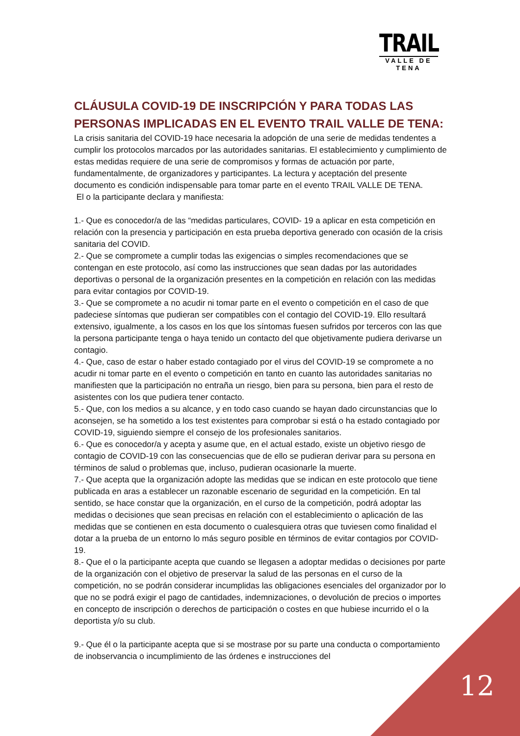TRAIL
VALLE DE TENA
CLÁUSULA COVID-19 DE INSCRIPCIÓN Y PARA TODAS LAS PERSONAS IMPLICADAS EN EL EVENTO TRAIL VALLE DE TENA:
La crisis sanitaria del COVID-19 hace necesaria la adopción de una serie de medidas tendentes a cumplir los protocolos marcados por las autoridades sanitarias. El establecimiento y cumplimiento de estas medidas requiere de una serie de compromisos y formas de actuación por parte, fundamentalmente, de organizadores y participantes. La lectura y aceptación del presente documento es condición indispensable para tomar parte en el evento TRAIL VALLE DE TENA.
El o la participante declara y manifiesta:
1.- Que es conocedor/a de las “medidas particulares, COVID- 19 a aplicar en esta competición en relación con la presencia y participación en esta prueba deportiva generado con ocasión de la crisis sanitaria del COVID.
2.- Que se compromete a cumplir todas las exigencias o simples recomendaciones que se contengan en este protocolo, así como las instrucciones que sean dadas por las autoridades deportivas o personal de la organización presentes en la competición en relación con las medidas para evitar contagios por COVID-19.
3.- Que se compromete a no acudir ni tomar parte en el evento o competición en el caso de que padeciese síntomas que pudieran ser compatibles con el contagio del COVID-19. Ello resultará extensivo, igualmente, a los casos en los que los síntomas fuesen sufridos por terceros con las que la persona participante tenga o haya tenido un contacto del que objetivamente pudiera derivarse un contagio.
4.- Que, caso de estar o haber estado contagiado por el virus del COVID-19 se compromete a no acudir ni tomar parte en el evento o competición en tanto en cuanto las autoridades sanitarias no manifiesten que la participación no entraña un riesgo, bien para su persona, bien para el resto de asistentes con los que pudiera tener contacto.
5.- Que, con los medios a su alcance, y en todo caso cuando se hayan dado circunstancias que lo aconsejen, se ha sometido a los test existentes para comprobar si está o ha estado contagiado por COVID-19, siguiendo siempre el consejo de los profesionales sanitarios.
6.- Que es conocedor/a y acepta y asume que, en el actual estado, existe un objetivo riesgo de contagio de COVID-19 con las consecuencias que de ello se pudieran derivar para su persona en términos de salud o problemas que, incluso, pudieran ocasionarle la muerte.
7.- Que acepta que la organización adopte las medidas que se indican en este protocolo que tiene publicada en aras a establecer un razonable escenario de seguridad en la competición. En tal sentido, se hace constar que la organización, en el curso de la competición, podrá adoptar las medidas o decisiones que sean precisas en relación con el establecimiento o aplicación de las medidas que se contienen en esta documento o cualesquiera otras que tuviesen como finalidad el dotar a la prueba de un entorno lo más seguro posible en términos de evitar contagios por COVID-19.
8.- Que el o la participante acepta que cuando se llegasen a adoptar medidas o decisiones por parte de la organización con el objetivo de preservar la salud de las personas en el curso de la competición, no se podrán considerar incumplidas las obligaciones esenciales del organizador por lo que no se podrá exigir el pago de cantidades, indemnizaciones, o devolución de precios o importes en concepto de inscripción o derechos de participación o costes en que hubiese incurrido el o la deportista y/o su club.
9.- Que él o la participante acepta que si se mostrase por su parte una conducta o comportamiento de inobservancia o incumplimiento de las órdenes e instrucciones del
12